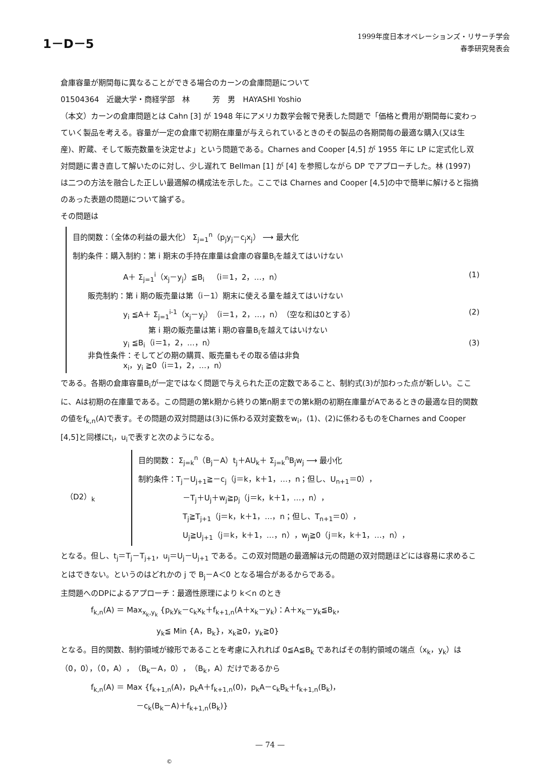1－D－5
1999年度日本オペレーションズ・リサーチ学会
春季研究発表会
倉庫容量が期間毎に異なることができる場合のカーンの倉庫問題について
01504364　近畿大学・商経学部　林　　　芳　男　HAYASHI Yoshio
（本文）カーンの倉庫問題とは Cahn [3] が 1948 年にアメリカ数学会報で発表した問題で「価格と費用が期間毎に変わっていく製品を考える。容量が一定の倉庫で初期在庫量が与えられているときのその製品の各期間毎の最適な購入(又は生産)、貯蔵、そして販売数量を決定せよ」という問題である。Charnes and Cooper [4,5] が 1955 年に LP に定式化し双対問題に書き直して解いたのに対し、少し遅れて Bellman [1] が [4] を参照しながら DP でアプローチした。林 (1997) は二つの方法を融合した正しい最適解の構成法を示した。ここでは Charnes and Cooper [4,5]の中で簡単に解けると指摘のあった表題の問題について論ずる。
その問題は
目的関数：（全体の利益の最大化） Σ<sub>j=1</sub><sup>n</sup>（p<sub>j</sub>y<sub>j</sub>－c<sub>j</sub>x<sub>j</sub>） ⟶ 最大化
制約条件：購入制約：第 i 期末の手持在庫量は倉庫の容量B<sub>i</sub>を越えてはいけない
A＋ Σ<sub>j=1</sub><sup>i</sup>（x<sub>j</sub>－y<sub>j</sub>）≦B<sub>i</sub>　（i＝1，2，…，n）
(1)
販売制約：第 i 期の販売量は第（i－1）期末に使える量を越えてはいけない
y<sub>i</sub> ≦A＋ Σ<sub>j=1</sub><sup>i-1</sup>（x<sub>j</sub>－y<sub>j</sub>）（i＝1，2，…，n）（空な和は0とする）
(2)
第 i 期の販売量は第 i 期の容量B<sub>i</sub>を越えてはいけない
y<sub>i</sub> ≦B<sub>i</sub>（i＝1，2，…，n） (3)
非負性条件：そしてどの期の購買、販売量もその取る値は非負
x<sub>i</sub>，y<sub>i</sub> ≧0（i＝1，2，…，n）
である。各期の倉庫容量B<sub>i</sub>が一定ではなく問題で与えられた正の定数であること、制約式(3)が加わった点が新しい。ここに、Aは初期の在庫量である。この問題の第k期から終りの第n期までの第k期の初期在庫量がAであるときの最適な目的関数の値をf<sub>k,n</sub>(A)で表す。その問題の双対問題は(3)に係わる双対変数をw<sub>i</sub>，(1)、(2)に係わるものをCharnes and Cooper [4,5]と同様にt<sub>i</sub>，u<sub>i</sub>で表すと次のようになる。
（D2）<sub>k</sub>
目的関数： Σ<sub>j=k</sub><sup>n</sup>（B<sub>j</sub>－A）t<sub>j</sub>＋AU<sub>k</sub>＋ Σ<sub>j=k</sub><sup>n</sup>B<sub>j</sub>w<sub>j</sub> ⟶ 最小化
制約条件：T<sub>j</sub>－U<sub>j+1</sub>≧－c<sub>j</sub>（j＝k，k＋1，…，n；但し、U<sub>n+1</sub>＝0），
－T<sub>j</sub>＋U<sub>j</sub>＋w<sub>j</sub>≧p<sub>j</sub>（j＝k，k＋1，…，n），
T<sub>j</sub>≧T<sub>j+1</sub>（j＝k，k＋1，…，n；但し、T<sub>n+1</sub>＝0），
U<sub>j</sub>≧U<sub>j+1</sub>（j＝k，k＋1，…，n），w<sub>j</sub>≧0（j＝k，k＋1，…，n），
となる。但し、t<sub>j</sub>＝T<sub>j</sub>－T<sub>j+1</sub>，u<sub>j</sub>＝U<sub>j</sub>－U<sub>j+1</sub> である。この双対問題の最適解は元の問題の双対問題ほどには容易に求めることはできない。というのはどれかの j で B<sub>j</sub>－A＜0 となる場合があるからである。
主問題へのDPによるアプローチ：最適性原理により k＜n のとき
f<sub>k,n</sub>(A) ＝ Max<sub>x<sub>k</sub>,y<sub>k</sub></sub> {p<sub>k</sub>y<sub>k</sub>－c<sub>k</sub>x<sub>k</sub>＋f<sub>k+1,n</sub>(A＋x<sub>k</sub>－y<sub>k</sub>)：A＋x<sub>k</sub>－y<sub>k</sub>≦B<sub>k</sub>，
y<sub>k</sub>≦ Min {A，B<sub>k</sub>}，x<sub>k</sub>≧0，y<sub>k</sub>≧0}
となる。目的関数、制約領域が線形であることを考慮に入れれば 0≦A≦B<sub>k</sub> であればその制約領域の端点（x<sub>k</sub>，y<sub>k</sub>）は（0，0），（0，A），（B<sub>k</sub>－A，0），（B<sub>k</sub>，A）だけであるから
f<sub>k,n</sub>(A) ＝ Max {f<sub>k+1,n</sub>(A)，p<sub>k</sub>A＋f<sub>k+1,n</sub>(0)，p<sub>k</sub>A－c<sub>k</sub>B<sub>k</sub>＋f<sub>k+1,n</sub>(B<sub>k</sub>)，
－c<sub>k</sub>(B<sub>k</sub>－A)＋f<sub>k+1,n</sub>(B<sub>k</sub>)}
— 74 —
©